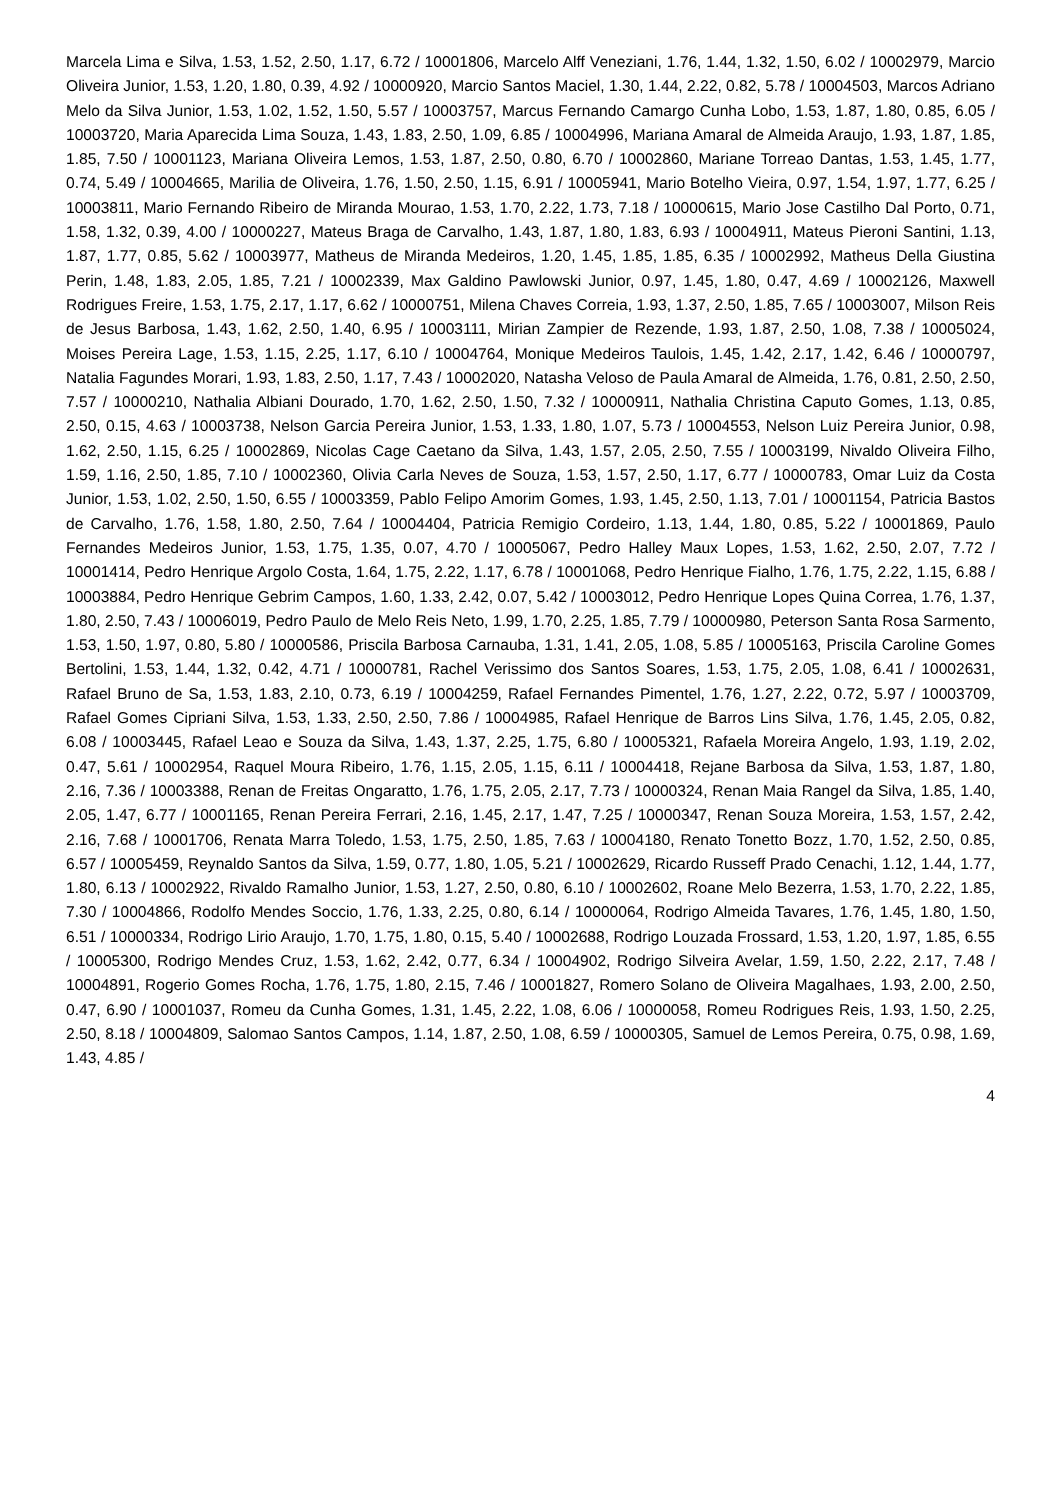Marcela Lima e Silva, 1.53, 1.52, 2.50, 1.17, 6.72 / 10001806, Marcelo Alff Veneziani, 1.76, 1.44, 1.32, 1.50, 6.02 / 10002979, Marcio Oliveira Junior, 1.53, 1.20, 1.80, 0.39, 4.92 / 10000920, Marcio Santos Maciel, 1.30, 1.44, 2.22, 0.82, 5.78 / 10004503, Marcos Adriano Melo da Silva Junior, 1.53, 1.02, 1.52, 1.50, 5.57 / 10003757, Marcus Fernando Camargo Cunha Lobo, 1.53, 1.87, 1.80, 0.85, 6.05 / 10003720, Maria Aparecida Lima Souza, 1.43, 1.83, 2.50, 1.09, 6.85 / 10004996, Mariana Amaral de Almeida Araujo, 1.93, 1.87, 1.85, 1.85, 7.50 / 10001123, Mariana Oliveira Lemos, 1.53, 1.87, 2.50, 0.80, 6.70 / 10002860, Mariane Torreao Dantas, 1.53, 1.45, 1.77, 0.74, 5.49 / 10004665, Marilia de Oliveira, 1.76, 1.50, 2.50, 1.15, 6.91 / 10005941, Mario Botelho Vieira, 0.97, 1.54, 1.97, 1.77, 6.25 / 10003811, Mario Fernando Ribeiro de Miranda Mourao, 1.53, 1.70, 2.22, 1.73, 7.18 / 10000615, Mario Jose Castilho Dal Porto, 0.71, 1.58, 1.32, 0.39, 4.00 / 10000227, Mateus Braga de Carvalho, 1.43, 1.87, 1.80, 1.83, 6.93 / 10004911, Mateus Pieroni Santini, 1.13, 1.87, 1.77, 0.85, 5.62 / 10003977, Matheus de Miranda Medeiros, 1.20, 1.45, 1.85, 1.85, 6.35 / 10002992, Matheus Della Giustina Perin, 1.48, 1.83, 2.05, 1.85, 7.21 / 10002339, Max Galdino Pawlowski Junior, 0.97, 1.45, 1.80, 0.47, 4.69 / 10002126, Maxwell Rodrigues Freire, 1.53, 1.75, 2.17, 1.17, 6.62 / 10000751, Milena Chaves Correia, 1.93, 1.37, 2.50, 1.85, 7.65 / 10003007, Milson Reis de Jesus Barbosa, 1.43, 1.62, 2.50, 1.40, 6.95 / 10003111, Mirian Zampier de Rezende, 1.93, 1.87, 2.50, 1.08, 7.38 / 10005024, Moises Pereira Lage, 1.53, 1.15, 2.25, 1.17, 6.10 / 10004764, Monique Medeiros Taulois, 1.45, 1.42, 2.17, 1.42, 6.46 / 10000797, Natalia Fagundes Morari, 1.93, 1.83, 2.50, 1.17, 7.43 / 10002020, Natasha Veloso de Paula Amaral de Almeida, 1.76, 0.81, 2.50, 2.50, 7.57 / 10000210, Nathalia Albiani Dourado, 1.70, 1.62, 2.50, 1.50, 7.32 / 10000911, Nathalia Christina Caputo Gomes, 1.13, 0.85, 2.50, 0.15, 4.63 / 10003738, Nelson Garcia Pereira Junior, 1.53, 1.33, 1.80, 1.07, 5.73 / 10004553, Nelson Luiz Pereira Junior, 0.98, 1.62, 2.50, 1.15, 6.25 / 10002869, Nicolas Cage Caetano da Silva, 1.43, 1.57, 2.05, 2.50, 7.55 / 10003199, Nivaldo Oliveira Filho, 1.59, 1.16, 2.50, 1.85, 7.10 / 10002360, Olivia Carla Neves de Souza, 1.53, 1.57, 2.50, 1.17, 6.77 / 10000783, Omar Luiz da Costa Junior, 1.53, 1.02, 2.50, 1.50, 6.55 / 10003359, Pablo Felipo Amorim Gomes, 1.93, 1.45, 2.50, 1.13, 7.01 / 10001154, Patricia Bastos de Carvalho, 1.76, 1.58, 1.80, 2.50, 7.64 / 10004404, Patricia Remigio Cordeiro, 1.13, 1.44, 1.80, 0.85, 5.22 / 10001869, Paulo Fernandes Medeiros Junior, 1.53, 1.75, 1.35, 0.07, 4.70 / 10005067, Pedro Halley Maux Lopes, 1.53, 1.62, 2.50, 2.07, 7.72 / 10001414, Pedro Henrique Argolo Costa, 1.64, 1.75, 2.22, 1.17, 6.78 / 10001068, Pedro Henrique Fialho, 1.76, 1.75, 2.22, 1.15, 6.88 / 10003884, Pedro Henrique Gebrim Campos, 1.60, 1.33, 2.42, 0.07, 5.42 / 10003012, Pedro Henrique Lopes Quina Correa, 1.76, 1.37, 1.80, 2.50, 7.43 / 10006019, Pedro Paulo de Melo Reis Neto, 1.99, 1.70, 2.25, 1.85, 7.79 / 10000980, Peterson Santa Rosa Sarmento, 1.53, 1.50, 1.97, 0.80, 5.80 / 10000586, Priscila Barbosa Carnauba, 1.31, 1.41, 2.05, 1.08, 5.85 / 10005163, Priscila Caroline Gomes Bertolini, 1.53, 1.44, 1.32, 0.42, 4.71 / 10000781, Rachel Verissimo dos Santos Soares, 1.53, 1.75, 2.05, 1.08, 6.41 / 10002631, Rafael Bruno de Sa, 1.53, 1.83, 2.10, 0.73, 6.19 / 10004259, Rafael Fernandes Pimentel, 1.76, 1.27, 2.22, 0.72, 5.97 / 10003709, Rafael Gomes Cipriani Silva, 1.53, 1.33, 2.50, 2.50, 7.86 / 10004985, Rafael Henrique de Barros Lins Silva, 1.76, 1.45, 2.05, 0.82, 6.08 / 10003445, Rafael Leao e Souza da Silva, 1.43, 1.37, 2.25, 1.75, 6.80 / 10005321, Rafaela Moreira Angelo, 1.93, 1.19, 2.02, 0.47, 5.61 / 10002954, Raquel Moura Ribeiro, 1.76, 1.15, 2.05, 1.15, 6.11 / 10004418, Rejane Barbosa da Silva, 1.53, 1.87, 1.80, 2.16, 7.36 / 10003388, Renan de Freitas Ongaratto, 1.76, 1.75, 2.05, 2.17, 7.73 / 10000324, Renan Maia Rangel da Silva, 1.85, 1.40, 2.05, 1.47, 6.77 / 10001165, Renan Pereira Ferrari, 2.16, 1.45, 2.17, 1.47, 7.25 / 10000347, Renan Souza Moreira, 1.53, 1.57, 2.42, 2.16, 7.68 / 10001706, Renata Marra Toledo, 1.53, 1.75, 2.50, 1.85, 7.63 / 10004180, Renato Tonetto Bozz, 1.70, 1.52, 2.50, 0.85, 6.57 / 10005459, Reynaldo Santos da Silva, 1.59, 0.77, 1.80, 1.05, 5.21 / 10002629, Ricardo Russeff Prado Cenachi, 1.12, 1.44, 1.77, 1.80, 6.13 / 10002922, Rivaldo Ramalho Junior, 1.53, 1.27, 2.50, 0.80, 6.10 / 10002602, Roane Melo Bezerra, 1.53, 1.70, 2.22, 1.85, 7.30 / 10004866, Rodolfo Mendes Soccio, 1.76, 1.33, 2.25, 0.80, 6.14 / 10000064, Rodrigo Almeida Tavares, 1.76, 1.45, 1.80, 1.50, 6.51 / 10000334, Rodrigo Lirio Araujo, 1.70, 1.75, 1.80, 0.15, 5.40 / 10002688, Rodrigo Louzada Frossard, 1.53, 1.20, 1.97, 1.85, 6.55 / 10005300, Rodrigo Mendes Cruz, 1.53, 1.62, 2.42, 0.77, 6.34 / 10004902, Rodrigo Silveira Avelar, 1.59, 1.50, 2.22, 2.17, 7.48 / 10004891, Rogerio Gomes Rocha, 1.76, 1.75, 1.80, 2.15, 7.46 / 10001827, Romero Solano de Oliveira Magalhaes, 1.93, 2.00, 2.50, 0.47, 6.90 / 10001037, Romeu da Cunha Gomes, 1.31, 1.45, 2.22, 1.08, 6.06 / 10000058, Romeu Rodrigues Reis, 1.93, 1.50, 2.25, 2.50, 8.18 / 10004809, Salomao Santos Campos, 1.14, 1.87, 2.50, 1.08, 6.59 / 10000305, Samuel de Lemos Pereira, 0.75, 0.98, 1.69, 1.43, 4.85 /
4